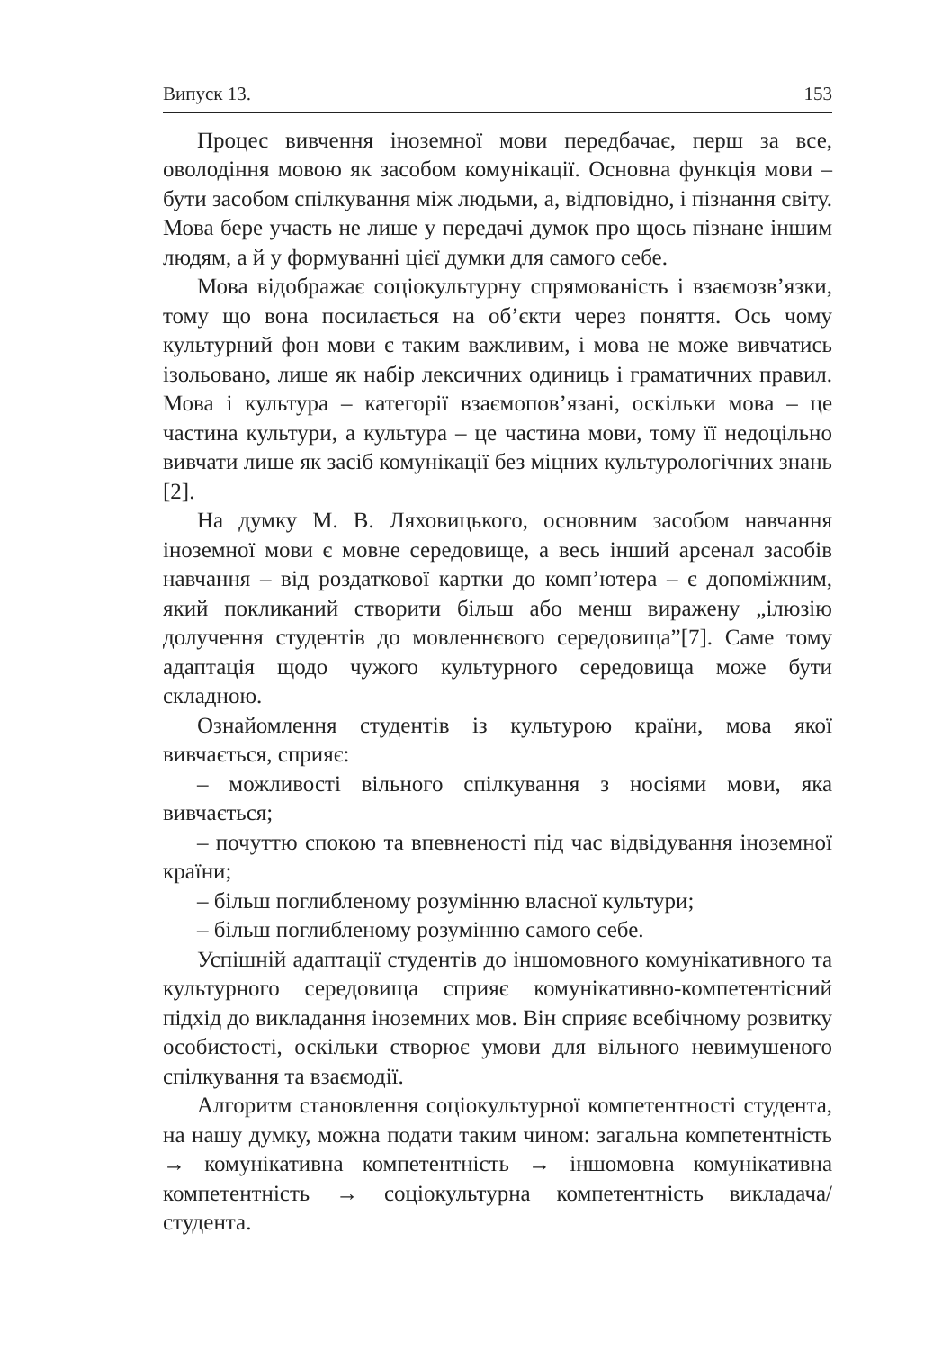Випуск 13. 153
Процес вивчення іноземної мови передбачає, перш за все, оволодіння мовою як засобом комунікації. Основна функція мови – бути засобом спілкування між людьми, а, відповідно, і пізнання світу. Мова бере участь не лише у передачі думок про щось пізнане іншим людям, а й у формуванні цієї думки для самого себе.
Мова відображає соціокультурну спрямованість і взаємозв’язки, тому що вона посилається на об’єкти через поняття. Ось чому культурний фон мови є таким важливим, і мова не може вивчатись ізольовано, лише як набір лексичних одиниць і граматичних правил. Мова і культура – категорії взаємопов’язані, оскільки мова – це частина культури, а культура – це частина мови, тому її недоцільно вивчати лише як засіб комунікації без міцних культурологічних знань [2].
На думку М. В. Ляховицького, основним засобом навчання іноземної мови є мовне середовище, а весь інший арсенал засобів навчання – від роздаткової картки до комп’ютера – є допоміжним, який покликаний створити більш або менш виражену „ілюзію долучення студентів до мовленнєвого середовища”[7]. Саме тому адаптація щодо чужого культурного середовища може бути складною.
Ознайомлення студентів із культурою країни, мова якої вивчається, сприяє:
– можливості вільного спілкування з носіями мови, яка вивчається;
– почуттю спокою та впевненості під час відвідування іноземної країни;
– більш поглибленому розумінню власної культури;
– більш поглибленому розумінню самого себе.
Успішній адаптації студентів до іншомовного комунікативного та культурного середовища сприяє комунікативно-компетентісний підхід до викладання іноземних мов. Він сприяє всебічному розвитку особистості, оскільки створює умови для вільного невимушеного спілкування та взаємодії.
Алгоритм становлення соціокультурної компетентності студента, на нашу думку, можна подати таким чином: загальна компетентність → комунікативна компетентність → іншомовна комунікативна компетентність → соціокультурна компетентність викладача/студента.